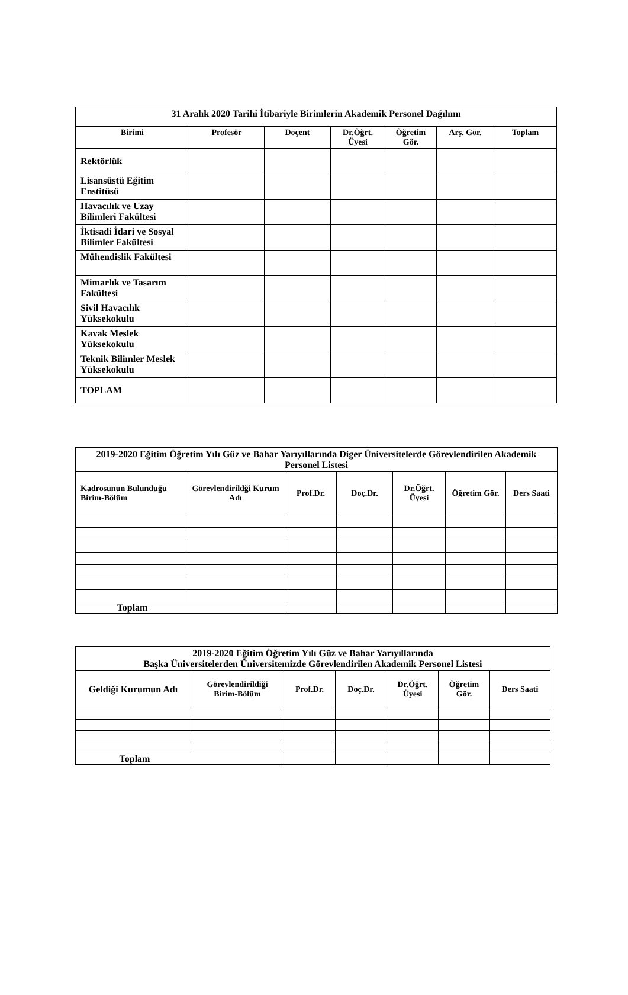| 31 Aralık 2020 Tarihi İtibariyle Birimlerin Akademik Personel Dağılımı | | | | | | |
| --- | --- | --- | --- | --- | --- | --- |
| Birimi | Profesör | Doçent | Dr.Öğrt. Üyesi | Öğretim Gör. | Arş. Gör. | Toplam |
| Rektörlük | | | | | | |
| Lisansüstü Eğitim Enstitüsü | | | | | | |
| Havacılık ve Uzay Bilimleri Fakültesi | | | | | | |
| İktisadi İdari ve Sosyal Bilimler Fakültesi | | | | | | |
| Mühendislik Fakültesi | | | | | | |
| Mimarlık ve Tasarım Fakültesi | | | | | | |
| Sivil Havacılık Yüksekokulu | | | | | | |
| Kavak Meslek Yüksekokulu | | | | | | |
| Teknik Bilimler Meslek Yüksekokulu | | | | | | |
| TOPLAM | | | | | | |
| 2019-2020 Eğitim Öğretim Yılı Güz ve Bahar Yarıyıllarında Diger Üniversitelerde Görevlendirilen Akademik Personel Listesi | | | | | | |
| --- | --- | --- | --- | --- | --- | --- |
| Kadrosunun Bulunduğu Birim-Bölüm | Görevlendirildği Kurum Adı | Prof.Dr. | Doç.Dr. | Dr.Öğrt. Üyesi | Öğretim Gör. | Ders Saati |
| Toplam | | | | | | |
| 2019-2020 Eğitim Öğretim Yılı Güz ve Bahar Yarıyıllarında Başka Üniversitelerden Üniversitemizde Görevlendirilen Akademik Personel Listesi | | | | | | |
| --- | --- | --- | --- | --- | --- | --- |
| Geldiği Kurumun Adı | Görevlendirildiği Birim-Bölüm | Prof.Dr. | Doç.Dr. | Dr.Öğrt. Üyesi | Öğretim Gör. | Ders Saati |
| Toplam | | | | | | |